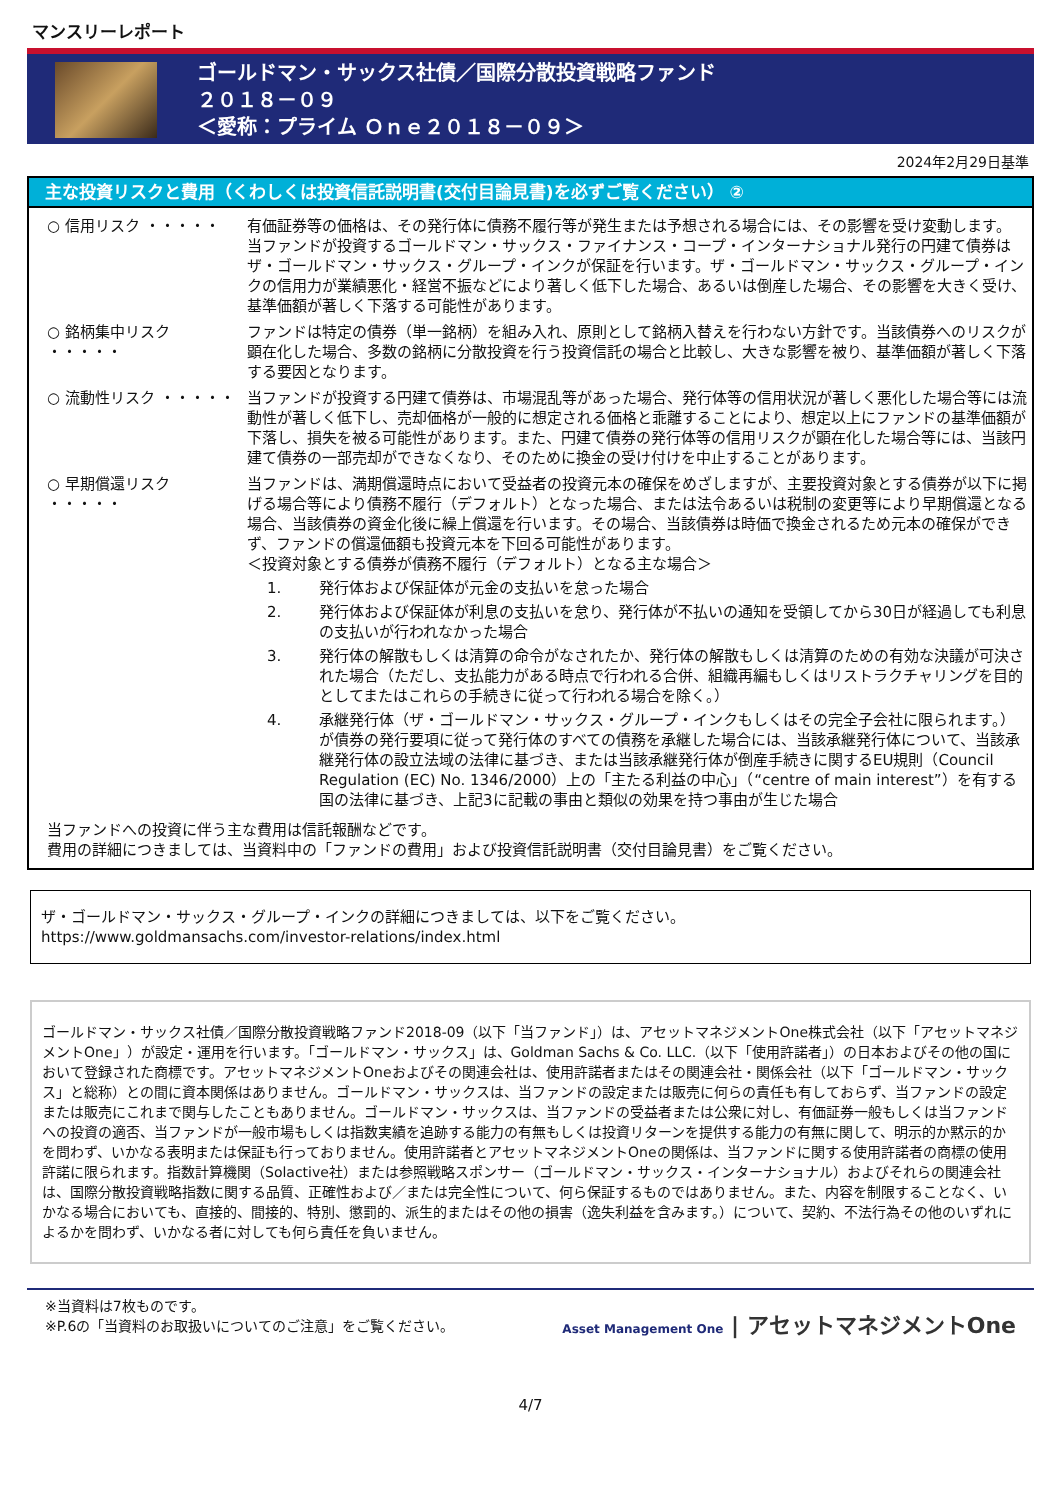マンスリーレポート
ゴールドマン・サックス社債／国際分散投資戦略ファンド
２０１８－０９
＜愛称：プライム Ｏｎｅ２０１８－０９＞
2024年2月29日基準
主な投資リスクと費用（くわしくは投資信託説明書(交付目論見書)を必ずご覧ください） ②
○ 信用リスク ・・・・・ 有価証券等の価格は、その発行体に債務不履行等が発生または予想される場合には、その影響を受け変動します。
当ファンドが投資するゴールドマン・サックス・ファイナンス・コープ・インターナショナル発行の円建て債券はザ・ゴールドマン・サックス・グループ・インクが保証を行います。ザ・ゴールドマン・サックス・グループ・インクの信用力が業績悪化・経営不振などにより著しく低下した場合、あるいは倒産した場合、その影響を大きく受け、基準価額が著しく下落する可能性があります。
○ 銘柄集中リスク ・・・・・
ファンドは特定の債券（単一銘柄）を組み入れ、原則として銘柄入替えを行わない方針です。当該債券へのリスクが顕在化した場合、多数の銘柄に分散投資を行う投資信託の場合と比較し、大きな影響を被り、基準価額が著しく下落する要因となります。
○ 流動性リスク ・・・・・ 当ファンドが投資する円建て債券は、市場混乱等があった場合、発行体等の信用状況が著しく悪化した場合等には流動性が著しく低下し、売却価格が一般的に想定される価格と乖離することにより、想定以上にファンドの基準価額が下落し、損失を被る可能性があります。また、円建て債券の発行体等の信用リスクが顕在化した場合等には、当該円建て債券の一部売却ができなくなり、そのために換金の受け付けを中止することがあります。
○ 早期償還リスク ・・・・・
当ファンドは、満期償還時点において受益者の投資元本の確保をめざしますが、主要投資対象とする債券が以下に掲げる場合等により債務不履行（デフォルト）となった場合、または法令あるいは税制の変更等により早期償還となる場合、当該債券の資金化後に繰上償還を行います。その場合、当該債券は時価で換金されるため元本の確保ができず、ファンドの償還価額も投資元本を下回る可能性があります。
＜投資対象とする債券が債務不履行（デフォルト）となる主な場合＞
1. 発行体および保証体が元金の支払いを怠った場合
2. 発行体および保証体が利息の支払いを怠り、発行体が不払いの通知を受領してから30日が経過しても利息の支払いが行われなかった場合
3. 発行体の解散もしくは清算の命令がなされたか、発行体の解散もしくは清算のための有効な決議が可決された場合（ただし、支払能力がある時点で行われる合併、組織再編もしくはリストラクチャリングを目的としてまたはこれらの手続きに従って行われる場合を除く。）
4. 承継発行体（ザ・ゴールドマン・サックス・グループ・インクもしくはその完全子会社に限られます。）が債券の発行要項に従って発行体のすべての債務を承継した場合には、当該承継発行体について、当該承継発行体の設立法域の法律に基づき、または当該承継発行体が倒産手続きに関するEU規則（Council Regulation (EC) No. 1346/2000）上の「主たる利益の中心」（“centre of main interest”）を有する国の法律に基づき、上記3に記載の事由と類似の効果を持つ事由が生じた場合
当ファンドへの投資に伴う主な費用は信託報酬などです。
費用の詳細につきましては、当資料中の「ファンドの費用」および投資信託説明書（交付目論見書）をご覧ください。
ザ・ゴールドマン・サックス・グループ・インクの詳細につきましては、以下をご覧ください。
https://www.goldmansachs.com/investor-relations/index.html
ゴールドマン・サックス社債／国際分散投資戦略ファンド2018-09（以下「当ファンド」）は、アセットマネジメントOne株式会社（以下「アセットマネジメントOne」）が設定・運用を行います。「ゴールドマン・サックス」は、Goldman Sachs & Co. LLC.（以下「使用許諾者」）の日本およびその他の国において登録された商標です。アセットマネジメントOneおよびその関連会社は、使用許諾者またはその関連会社・関係会社（以下「ゴールドマン・サックス」と総称）との間に資本関係はありません。ゴールドマン・サックスは、当ファンドの設定または販売に何らの責任も有しておらず、当ファンドの設定または販売にこれまで関与したこともありません。ゴールドマン・サックスは、当ファンドの受益者または公衆に対し、有価証券一般もしくは当ファンドへの投資の適否、当ファンドが一般市場もしくは指数実績を追跡する能力の有無もしくは投資リターンを提供する能力の有無に関して、明示的か黙示的かを問わず、いかなる表明または保証も行っておりません。使用許諾者とアセットマネジメントOneの関係は、当ファンドに関する使用許諾者の商標の使用許諾に限られます。指数計算機関（Solactive社）または参照戦略スポンサー（ゴールドマン・サックス・インターナショナル）およびそれらの関連会社は、国際分散投資戦略指数に関する品質、正確性および／または完全性について、何ら保証するものではありません。また、内容を制限することなく、いかなる場合においても、直接的、間接的、特別、懲罰的、派生的またはその他の損害（逸失利益を含みます。）について、契約、不法行為その他のいずれによるかを問わず、いかなる者に対しても何ら責任を負いません。
※当資料は7枚ものです。
※P.6の「当資料のお取扱いについてのご注意」をご覧ください。
Asset Management One | アセットマネジメントOne
4/7